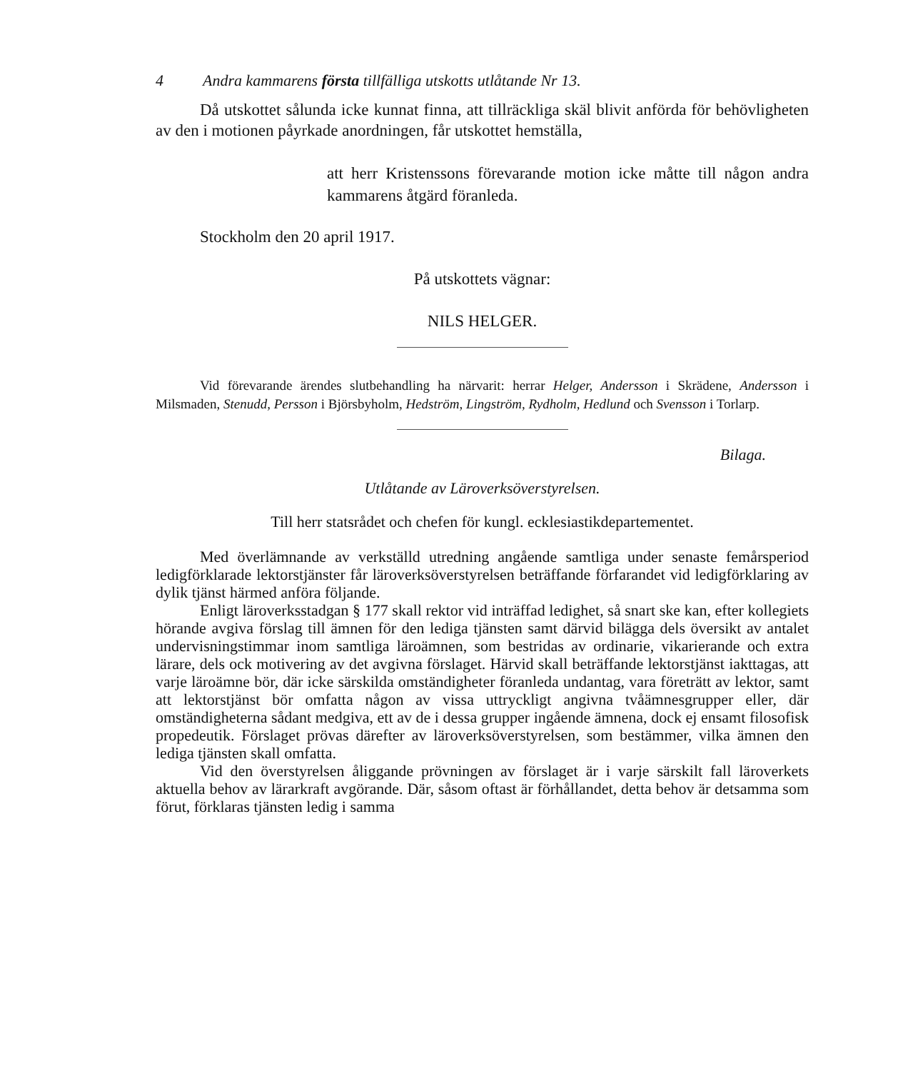4 Andra kammarens första tillfälliga utskotts utlåtande Nr 13.
Då utskottet sålunda icke kunnat finna, att tillräckliga skäl blivit anförda för behövligheten av den i motionen påyrkade anordningen, får utskottet hemställa,
att herr Kristenssons förevarande motion icke måtte till någon andra kammarens åtgärd föranleda.
Stockholm den 20 april 1917.
På utskottets vägnar:
NILS HELGER.
Vid förevarande ärendes slutbehandling ha närvarit: herrar Helger, Andersson i Skrädene, Andersson i Milsmaden, Stenudd, Persson i Björsbyholm, Hedström, Lingström, Rydholm, Hedlund och Svensson i Torlarp.
Bilaga.
Utlåtande av Läroverksöverstyrelsen.
Till herr statsrådet och chefen för kungl. ecklesiastikdepartementet.
Med överlämnande av verkställd utredning angående samtliga under senaste femårsperiod ledigförklarade lektorstjänster får läroverksöverstyrelsen beträffande förfarandet vid ledigförklaring av dylik tjänst härmed anföra följande.
Enligt läroverksstadgan § 177 skall rektor vid inträffad ledighet, så snart ske kan, efter kollegiets hörande avgiva förslag till ämnen för den lediga tjänsten samt därvid bilägga dels översikt av antalet undervisningstimmar inom samtliga läroämnen, som bestridas av ordinarie, vikarierande och extra lärare, dels ock motivering av det avgivna förslaget. Härvid skall beträffande lektorstjänst iakttagas, att varje läroämne bör, där icke särskilda omständigheter föranleda undantag, vara företrätt av lektor, samt att lektorstjänst bör omfatta någon av vissa uttryckligt angivna tvåämnesgrupper eller, där omständigheterna sådant medgiva, ett av de i dessa grupper ingående ämnena, dock ej ensamt filosofisk propedeutik. Förslaget prövas därefter av läroverksöverstyrelsen, som bestämmer, vilka ämnen den lediga tjänsten skall omfatta.
Vid den överstyrelsen åliggande prövningen av förslaget är i varje särskilt fall läroverkets aktuella behov av lärarkraft avgörande. Där, såsom oftast är förhållandet, detta behov är detsamma som förut, förklaras tjänsten ledig i samma